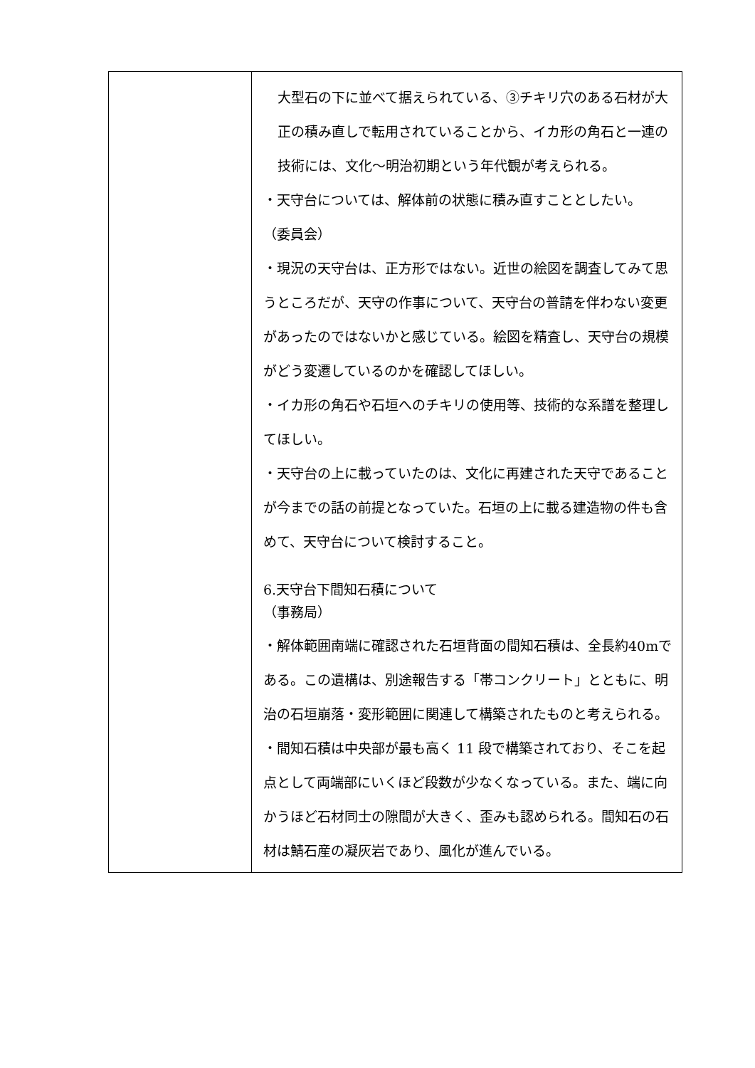| | 大型石の下に並べて据えられている、③チキリ穴のある石材が大正の積み直しで転用されていることから、イカ形の角石と一連の技術には、文化～明治初期という年代観が考えられる。 ・天守台については、解体前の状態に積み直すこととしたい。 （委員会） ・現況の天守台は、正方形ではない。近世の絵図を調査してみて思うところだが、天守の作事について、天守台の普請を伴わない変更があったのではないかと感じている。絵図を精査し、天守台の規模がどう変遷しているのかを確認してほしい。 ・イカ形の角石や石垣へのチキリの使用等、技術的な系譜を整理してほしい。 ・天守台の上に載っていたのは、文化に再建された天守であることが今までの話の前提となっていた。石垣の上に載る建造物の件も含めて、天守台について検討すること。 6.天守台下間知石積について （事務局） ・解体範囲南端に確認された石垣背面の間知石積は、全長約40mである。この遺構は、別途報告する「帯コンクリート」とともに、明治の石垣崩落・変形範囲に関連して構築されたものと考えられる。 ・間知石積は中央部が最も高く 11 段で構築されており、そこを起点として両端部にいくほど段数が少なくなっている。また、端に向かうほど石材同士の隙間が大きく、歪みも認められる。間知石の石材は鯖石産の凝灰岩であり、風化が進んでいる。 |